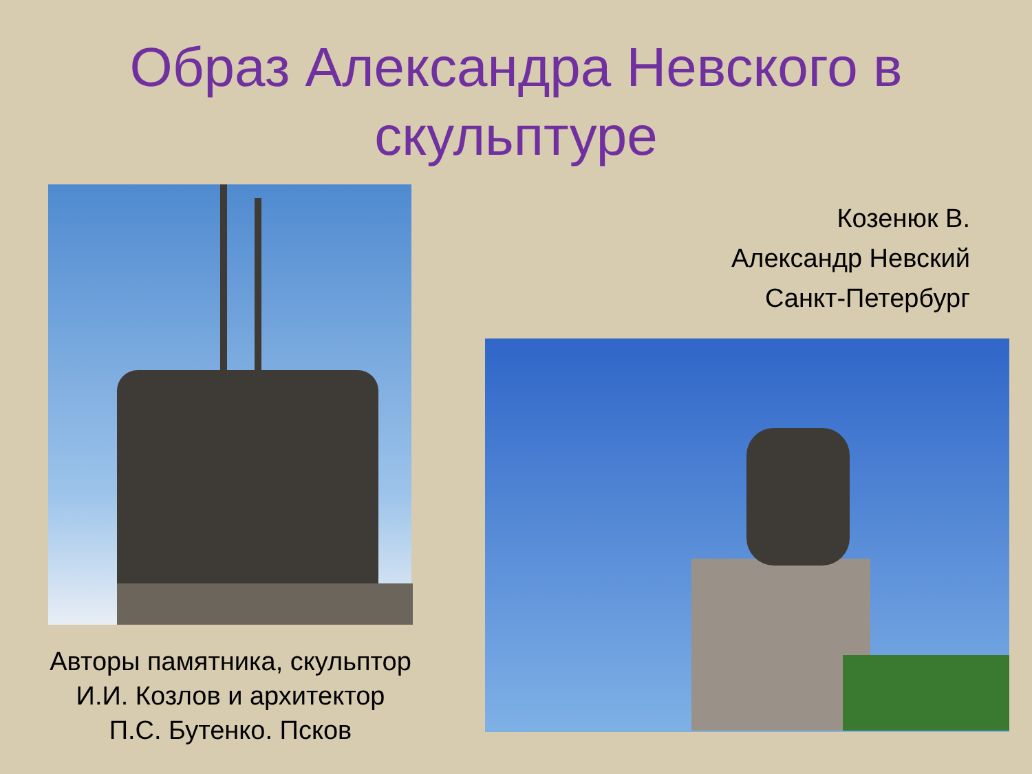Образ Александра Невского в скульптуре
Авторы памятника, скульптор И.И. Козлов и архитектор П.С. Бутенко. Псков
Козенюк В.
Александр Невский
Санкт-Петербург